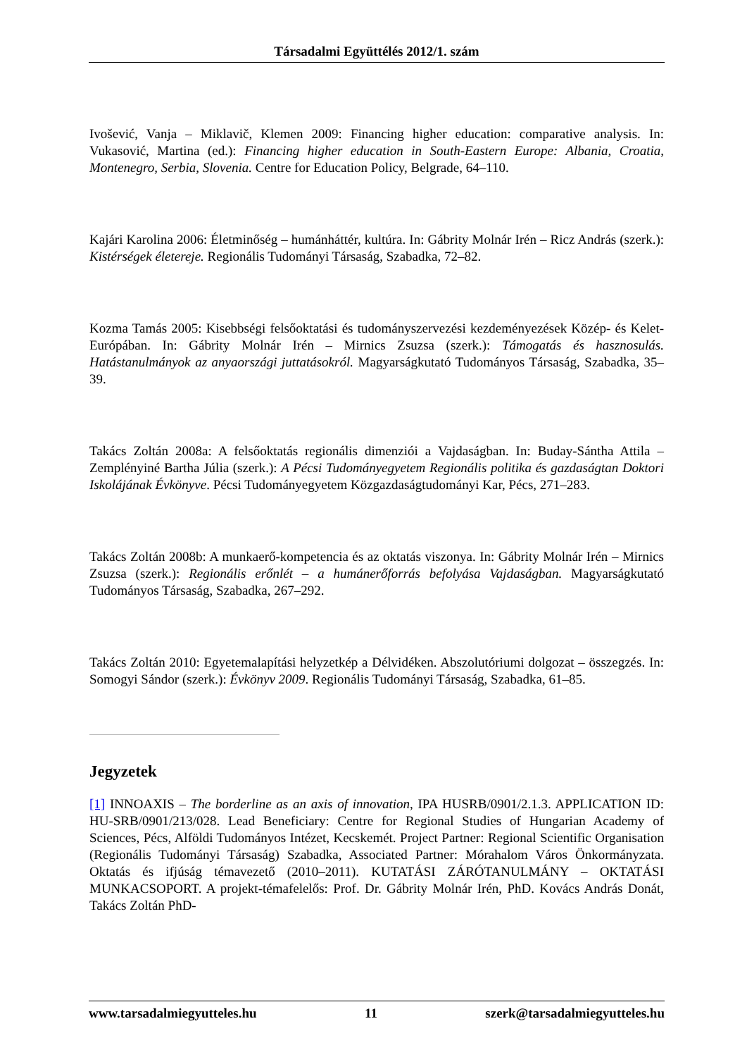Társadalmi Együttélés 2012/1. szám
Ivošević, Vanja – Miklavič, Klemen 2009: Financing higher education: comparative analysis. In: Vukasović, Martina (ed.): Financing higher education in South-Eastern Europe: Albania, Croatia, Montenegro, Serbia, Slovenia. Centre for Education Policy, Belgrade, 64–110.
Kajári Karolina 2006: Életminőség – humánháttér, kultúra. In: Gábrity Molnár Irén – Ricz András (szerk.): Kistérségek életereje. Regionális Tudományi Társaság, Szabadka, 72–82.
Kozma Tamás 2005: Kisebbségi felsőoktatási és tudományszervezési kezdeményezések Közép- és Kelet-Európában. In: Gábrity Molnár Irén – Mirnics Zsuzsa (szerk.): Támogatás és hasznosulás. Hatástanulmányok az anyaországi juttatásokról. Magyarságkutató Tudományos Társaság, Szabadka, 35–39.
Takács Zoltán 2008a: A felsőoktatás regionális dimenziói a Vajdaságban. In: Buday-Sántha Attila – Zemplényiné Bartha Júlia (szerk.): A Pécsi Tudományegyetem Regionális politika és gazdaságtan Doktori Iskolájának Évkönyve. Pécsi Tudományegyetem Közgazdaságtudományi Kar, Pécs, 271–283.
Takács Zoltán 2008b: A munkaerő-kompetencia és az oktatás viszonya. In: Gábrity Molnár Irén – Mirnics Zsuzsa (szerk.): Regionális erőnlét – a humánerőforrás befolyása Vajdaságban. Magyarságkutató Tudományos Társaság, Szabadka, 267–292.
Takács Zoltán 2010: Egyetemalapítási helyzetkép a Délvidéken. Abszolutóriumi dolgozat – összegzés. In: Somogyi Sándor (szerk.): Évkönyv 2009. Regionális Tudományi Társaság, Szabadka, 61–85.
Jegyzetek
[1] INNOAXIS – The borderline as an axis of innovation, IPA HUSRB/0901/2.1.3. APPLICATION ID: HU-SRB/0901/213/028. Lead Beneficiary: Centre for Regional Studies of Hungarian Academy of Sciences, Pécs, Alföldi Tudományos Intézet, Kecskemét. Project Partner: Regional Scientific Organisation (Regionális Tudományi Társaság) Szabadka, Associated Partner: Mórahalom Város Önkormányzata. Oktatás és ifjúság témavezető (2010–2011). KUTATÁSI ZÁRÓTANULMÁNY – OKTATÁSI MUNKACSOPORT. A projekt-témafelelős: Prof. Dr. Gábrity Molnár Irén, PhD. Kovács András Donát, Takács Zoltán PhD-
www.tarsadalmiegyutteles.hu 11 szerk@tarsadalmiegyutteles.hu